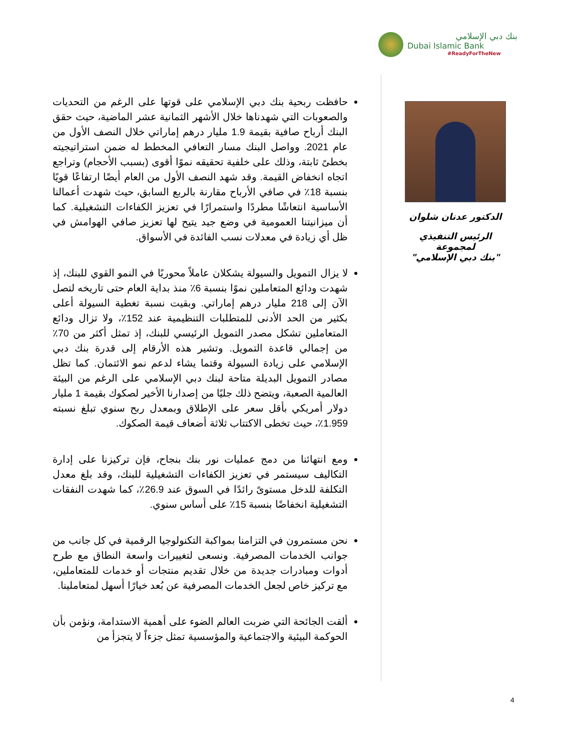بنك دبي الإسلامي
Dubai Islamic Bank
#ReadyForTheNew
الدكتور عدنان شلوان
الرئيس التنفيذي لمجموعة
"بنك دبي الإسلامي"
حافظت ربحية بنك دبي الإسلامي على قوتها على الرغم من التحديات والصعوبات التي شهدناها خلال الأشهر الثمانية عشر الماضية، حيث حقق البنك أرباح صافية بقيمة 1.9 مليار درهم إماراتي خلال النصف الأول من عام 2021. وواصل البنك مسار التعافي المخطط له ضمن استراتيجيته بخطىً ثابتة، وذلك على خلفية تحقيقه نموًا أقوى (بسبب الأحجام) وتراجع اتجاه انخفاض القيمة. وقد شهد النصف الأول من العام أيضًا ارتفاعًا قويًا بنسبة 18٪ في صافي الأرباح مقارنة بالربع السابق، حيث شهدت أعمالنا الأساسية انتعاشًا مطردًا واستمرارًا في تعزيز الكفاءات التشغيلية. كما أن ميزانيتنا العمومية في وضع جيد يتيح لها تعزيز صافي الهوامش في ظل أي زيادة في معدلات نسب الفائدة في الأسواق.
لا يزال التمويل والسيولة يشكلان عاملاً محوريًا في النمو القوي للبنك، إذ شهدت ودائع المتعاملين نموًا بنسبة 6٪ منذ بداية العام حتى تاريخه لتصل الآن إلى 218 مليار درهم إماراتي. وبقيت نسبة تغطية السيولة أعلى بكثير من الحد الأدنى للمتطلبات التنظيمية عند 152٪، ولا تزال ودائع المتعاملين تشكل مصدر التمويل الرئيسي للبنك، إذ تمثل أكثر من 70٪ من إجمالي قاعدة التمويل. وتشير هذه الأرقام إلى قدرة بنك دبي الإسلامي على زيادة السيولة وقتما يشاء لدعم نمو الائتمان. كما تظل مصادر التمويل البديلة متاحة لبنك دبي الإسلامي على الرغم من البيئة العالمية الصعبة، ويتضح ذلك جليًا من إصدارنا الأخير لصكوك بقيمة 1 مليار دولار أمريكي بأقل سعر على الإطلاق وبمعدل ربح سنوي تبلغ نسبته 1.959٪، حيث تخطى الاكتتاب ثلاثة أضعاف قيمة الصكوك.
ومع انتهائنا من دمج عمليات نور بنك بنجاح، فإن تركيزنا على إدارة التكاليف سيستمر في تعزيز الكفاءات التشغيلية للبنك، وقد بلغ معدل التكلفة للدخل مستوىً رائدًا في السوق عند 26.9٪، كما شهدت النفقات التشغيلية انخفاضًا بنسبة 15٪ على أساس سنوي.
نحن مستمرون في التزامنا بمواكبة التكنولوجيا الرقمية في كل جانب من جوانب الخدمات المصرفية. ونسعى لتغييرات واسعة النطاق مع طرح أدوات ومبادرات جديدة من خلال تقديم منتجات أو خدمات للمتعاملين، مع تركيز خاص لجعل الخدمات المصرفية عن بُعد خيارًا أسهل لمتعاملينا.
ألقت الجائحة التي ضربت العالم الضوء على أهمية الاستدامة، ونؤمن بأن الحوكمة البيئية والاجتماعية والمؤسسية تمثل جزءاً لا يتجزأ من
4